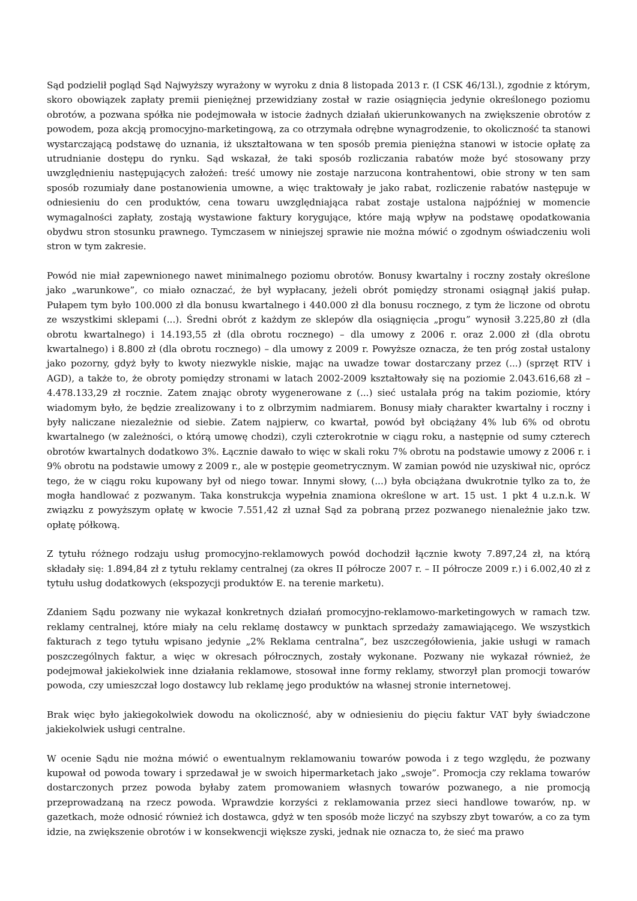Sąd podzielił pogląd Sąd Najwyższy wyrażony w wyroku z dnia 8 listopada 2013 r. (I CSK 46/13l.), zgodnie z którym, skoro obowiązek zapłaty premii pieniężnej przewidziany został w razie osiągnięcia jedynie określonego poziomu obrotów, a pozwana spółka nie podejmowała w istocie żadnych działań ukierunkowanych na zwiększenie obrotów z powodem, poza akcją promocyjno-marketingową, za co otrzymała odrębne wynagrodzenie, to okoliczność ta stanowi wystarczającą podstawę do uznania, iż ukształtowana w ten sposób premia pieniężna stanowi w istocie opłatę za utrudnianie dostępu do rynku. Sąd wskazał, że taki sposób rozliczania rabatów może być stosowany przy uwzględnieniu następujących założeń: treść umowy nie zostaje narzucona kontrahentowi, obie strony w ten sam sposób rozumiały dane postanowienia umowne, a więc traktowały je jako rabat, rozliczenie rabatów następuje w odniesieniu do cen produktów, cena towaru uwzględniająca rabat zostaje ustalona najpóźniej w momencie wymagalności zapłaty, zostają wystawione faktury korygujące, które mają wpływ na podstawę opodatkowania obydwu stron stosunku prawnego. Tymczasem w niniejszej sprawie nie można mówić o zgodnym oświadczeniu woli stron w tym zakresie.
Powód nie miał zapewnionego nawet minimalnego poziomu obrotów. Bonusy kwartalny i roczny zostały określone jako „warunkowe”, co miało oznaczać, że był wypłacany, jeżeli obrót pomiędzy stronami osiągnął jakiś pułap. Pułapem tym było 100.000 zł dla bonusu kwartalnego i 440.000 zł dla bonusu rocznego, z tym że liczone od obrotu ze wszystkimi sklepami (...). Średni obrót z każdym ze sklepów dla osiągnięcia „progu” wynosił 3.225,80 zł (dla obrotu kwartalnego) i 14.193,55 zł (dla obrotu rocznego) – dla umowy z 2006 r. oraz 2.000 zł (dla obrotu kwartalnego) i 8.800 zł (dla obrotu rocznego) – dla umowy z 2009 r. Powyższe oznacza, że ten próg został ustalony jako pozorny, gdyż były to kwoty niezwykle niskie, mając na uwadze towar dostarczany przez (...) (sprzęt RTV i AGD), a także to, że obroty pomiędzy stronami w latach 2002-2009 kształtowały się na poziomie 2.043.616,68 zł – 4.478.133,29 zł rocznie. Zatem znając obroty wygenerowane z (...) sieć ustalała próg na takim poziomie, który wiadomym było, że będzie zrealizowany i to z olbrzymim nadmiarem. Bonusy miały charakter kwartalny i roczny i były naliczane niezależnie od siebie. Zatem najpierw, co kwartał, powód był obciążany 4% lub 6% od obrotu kwartalnego (w zależności, o którą umowę chodzi), czyli czterokrotnie w ciągu roku, a następnie od sumy czterech obrotów kwartalnych dodatkowo 3%. Łącznie dawało to więc w skali roku 7% obrotu na podstawie umowy z 2006 r. i 9% obrotu na podstawie umowy z 2009 r., ale w postępie geometrycznym. W zamian powód nie uzyskiwał nic, oprócz tego, że w ciągu roku kupowany był od niego towar. Innymi słowy, (...) była obciążana dwukrotnie tylko za to, że mogła handlować z pozwanym. Taka konstrukcja wypełnia znamiona określone w art. 15 ust. 1 pkt 4 u.z.n.k. W związku z powyższym opłatę w kwocie 7.551,42 zł uznał Sąd za pobraną przez pozwanego nienależnie jako tzw. opłatę półkową.
Z tytułu różnego rodzaju usług promocyjno-reklamowych powód dochodził łącznie kwoty 7.897,24 zł, na którą składały się: 1.894,84 zł z tytułu reklamy centralnej (za okres II półrocze 2007 r. – II półrocze 2009 r.) i 6.002,40 zł z tytułu usług dodatkowych (ekspozycji produktów E. na terenie marketu).
Zdaniem Sądu pozwany nie wykazał konkretnych działań promocyjno-reklamowo-marketingowych w ramach tzw. reklamy centralnej, które miały na celu reklamę dostawcy w punktach sprzedaży zamawiającego. We wszystkich fakturach z tego tytułu wpisano jedynie „2% Reklama centralna”, bez uszczegółowienia, jakie usługi w ramach poszczególnych faktur, a więc w okresach półrocznych, zostały wykonane. Pozwany nie wykazał również, że podejmował jakiekolwiek inne działania reklamowe, stosował inne formy reklamy, stworzył plan promocji towarów powoda, czy umieszczał logo dostawcy lub reklamę jego produktów na własnej stronie internetowej.
Brak więc było jakiegokolwiek dowodu na okoliczność, aby w odniesieniu do pięciu faktur VAT były świadczone jakiekolwiek usługi centralne.
W ocenie Sądu nie można mówić o ewentualnym reklamowaniu towarów powoda i z tego względu, że pozwany kupował od powoda towary i sprzedawał je w swoich hipermarketach jako „swoje”. Promocja czy reklama towarów dostarczonych przez powoda byłaby zatem promowaniem własnych towarów pozwanego, a nie promocją przeprowadzaną na rzecz powoda. Wprawdzie korzyści z reklamowania przez sieci handlowe towarów, np. w gazetkach, może odnosić również ich dostawca, gdyż w ten sposób może liczyć na szybszy zbyt towarów, a co za tym idzie, na zwiększenie obrotów i w konsekwencji większe zyski, jednak nie oznacza to, że sieć ma prawo